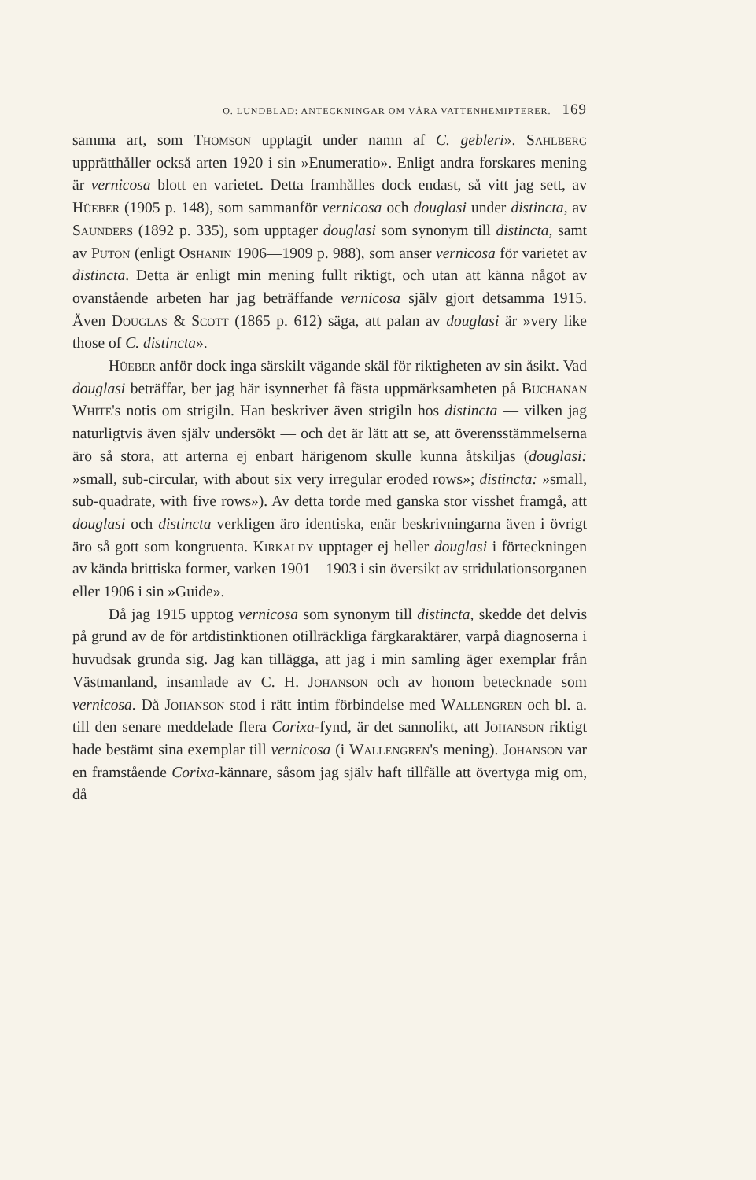O. LUNDBLAD: ANTECKNINGAR OM VÅRA VATTENHEMIPTERER. 169
samma art, som Thomson upptagit under namn af C. gebleri». Sahlberg upprätthåller också arten 1920 i sin »Enumeratio». Enligt andra forskares mening är vernicosa blott en varietet. Detta framhålles dock endast, så vitt jag sett, av Hüeber (1905 p. 148), som sammanför vernicosa och douglasi under distincta, av Saunders (1892 p. 335), som upptager douglasi som synonym till distincta, samt av Puton (enligt Oshanin 1906—1909 p. 988), som anser vernicosa för varietet av distincta. Detta är enligt min mening fullt riktigt, och utan att känna något av ovanstående arbeten har jag beträffande vernicosa själv gjort detsamma 1915. Även Douglas & Scott (1865 p. 612) säga, att palan av douglasi är »very like those of C. distincta».
Hüeber anför dock inga särskilt vägande skäl för riktigheten av sin åsikt. Vad douglasi beträffar, ber jag här isynnerhet få fästa uppmärksamheten på Buchanan White's notis om strigiln. Han beskriver även strigiln hos distincta — vilken jag naturligtvis även själv undersökt — och det är lätt att se, att överensstämmelserna äro så stora, att arterna ej enbart härigenom skulle kunna åtskiljas (douglasi: »small, sub-circular, with about six very irregular eroded rows»; distincta: »small, sub-quadrate, with five rows»). Av detta torde med ganska stor visshet framgå, att douglasi och distincta verkligen äro identiska, enär beskrivningarna även i övrigt äro så gott som kongruenta. Kirkaldy upptager ej heller douglasi i förteckningen av kända brittiska former, varken 1901—1903 i sin översikt av stridulationsorganen eller 1906 i sin »Guide».
Då jag 1915 upptog vernicosa som synonym till distincta, skedde det delvis på grund av de för artdistinktionen otillräckliga färgkaraktärer, varpå diagnoserna i huvudsak grunda sig. Jag kan tillägga, att jag i min samling äger exemplar från Västmanland, insamlade av C. H. Johanson och av honom betecknade som vernicosa. Då Johanson stod i rätt intim förbindelse med Wallengren och bl. a. till den senare meddelade flera Corixa-fynd, är det sannolikt, att Johanson riktigt hade bestämt sina exemplar till vernicosa (i Wallengren's mening). Johanson var en framstående Corixa-kännare, såsom jag själv haft tillfälle att övertyga mig om, då